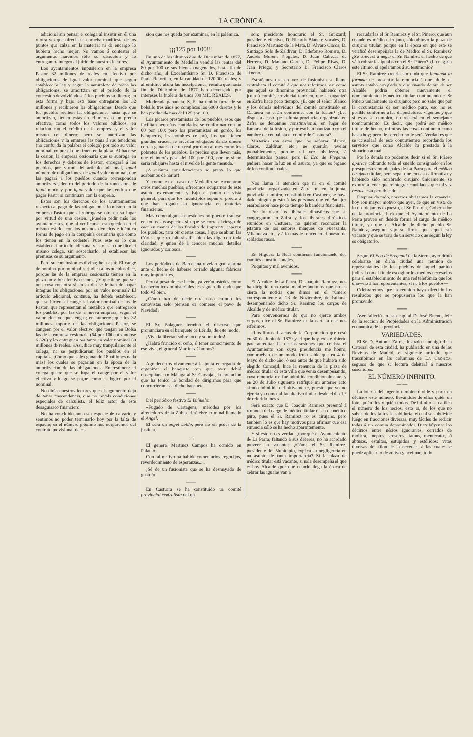LA CRÓNICA.
adicional sin pensar el colega al insistir en él una y otra vez que ofrecia una prueba manifiesta de los puntos que calza en la materia: ni de encargo lo hubiera hecho mejor. No vamos á contestar el argumento, haremos sólo su diseccion y lo entregamos íntegro al juicio de nuestros lectores.
Los ayuntamientos impusieron en la empresa Pastor 32 millones de reales en efectivo por obligaciones de igual valor nominal, que segun establece la ley y segun la naturaleza de todas las obligaciones, se amortizan en el período de la concesion devolviéndose á los pueblos su dinero; en esta forma y bajo esta base entregaron los 32 millones y recibieron las obligaciones. Desde que los pueblos reciben las obligaciones hasta que se amortizan, tienen estas en el mercado un precio efectivo, como todos los valores públicos, en relacion con el crédito de la empresa y el valor mismo del dinero; pero se amortizan las obligaciones y la empresa las paga á sus tenedores (no confunda la palabra el colega) por todo su valor nominal, no por el que tienen en la plaza. Al hacerse la cesion, la empresa cesionaría que se subroga en los derechos y deberes de Pastor, entregará á los pueblos, por virtud del artículo adicional, igual número de obligaciones, de igual valor nominal, que las pagará á los pueblos cuando correspondan amortizarse, dentro del período de la concesion, de igual modo y por igual valor que las tendria que pagar Pastor si continuara con la empresa.
Estos son los derechos de los ayuntamientos respecto al pago de las obligaciones lo mismo en la empresa Pastor que al subrogarse otra en su lugar por virtud de una cesion. ¿Pueden pedir más los ayuntamientos, que al verificarse, esta queden en el mismo estado, con los mismos derechos é idéntica forma de pago en la compañía cesionaria que como los tienen en la cedente? Pues esto es lo que establece el artículo adicional y esto es lo que dice el mismo colega, sin sospecharlo, al establecer las premisas de su argumento.
Pero su conclusion es divina; hela aquí: El cange de nominal por nominal perjudica á los pueblos dice, porque las de la empresa cesionaria tienen en la plaza un valor efectivo menos. ¿Y que tiene que ver una cosa con otra si en su dia se le han de pagar íntegras las obligaciones por su valor nominal? El artículo adicional, continua, ha debido establecer, que se hiciera el cange del valor nominal de las de Pastor, que representan el metálico que entregaron los pueblos, por las de la nueva empresa, segun el valor efectivo que tengan; en números; que los 32 millones importe de las obligaciones Pastor, se cangeen por el valor efectivo que tengan en Bolsa las de la empresa cesionaria (64 por 100 cotizandose á 320) y les entreguen por tanto en valor nominal 50 millones de reales. «Asi, dice muy tranquilamente el colega, no se perjudicarian los pueblos en el capital». ¡Cómo que salen ganando 18 millones nada más! los cuales se pagarian en la época de la amortizacion de las obligaciones. En resúmen: el colega quiere que se haga el cange por el valor efectivo y luego se pague como es lógico por el nominal.
No dirán nuestros lectores que el argumento deja de tener trascendencia, que no revela condiciones especiales de calculista, el feliz autor de este desaguisado financiero.
No ha concluido aun esta especie de calvario y sentimos no poder terminarlo hoy por la falta de espacio; en el número próximo nos ocuparemos del contrato provisional de ce-
sion que nos queda por examinar, en la polémica.
═══
¡¡¡125 por 100!!!
En uno de los últimos dias de Diciembre de 1877, el Ayuntamiento de Medellin vendió las rentas del 80 por 100 de sus bienes enagenados, hasta fin de dicho año, al Excelentísimo Sr. D. Francisco de Paula Retortillo, en la cantidad de 120.000 reales; y al emitirse ahora las inscripciones, resulta que hasta fin de Diciembre de 1877 han devengado por intereses la friolera de unos 600 MIL REALES.
Moderada ganancia. S. E. ha tenido fuera de su bolsillo tres años no completos los 6000 duretes y le han producido mas del 125 por 100.
Los pícaros prestamistas de los pueblos, esos que facilitan pequeñas cantidades, se conforman con un 60 por 100; pero los prestamistas en gordo, los banqueros, los hombres de pró, los que tienen grandes cruces, se creerian rebajados dando dinero con la ganancia de un real por duro al mes como los pobretes de los pueblos. Es preciso que lleven más, que el interés pase del 100 por 100, porque si no seria rebajarse hasta el nivel de la gente menuda.
¡A cuántas consideraciones se presta lo que acabamos de narrar!
Y como en el caso de Medellin se encuentran otros muchos pueblos, ofrecemos ocuparnos de este asunto extensamente y bajo el punto de vista general, para que los municipios sepan el precio á que han pagado su ignorancia en materias financieras.
Mas como algunas cuestiones no pueden tratarse en todos sus aspectos sin que se corra el riesgo de caer en manos de los fiscales de imprenta, esperen los pueblos, para oir ciertas cosas, á que se abran las Córtes, que no faltará allí quien las diga con toda claridad, y quien dé á conocer muchos detalles ignorados y curiosos.
═══
Los periódicos de Barcelona revelan gran alarma ante el hecho de haberse cerrado algunas fábricas muy importantes.
Pero á pesar de ese hecho, ya verán ustedes como los periódicos ministeriales les siguen diciendo que todo vá bien.
¿Cómo han de decir otra cosa cuando los canovistas sólo piensan en comerse el pavo de Navidad?
═══
El Sr. Balaguer terminó el discurso que pronunciara en el banquete de Lérida, de este modo:
¡Viva la libertad sobre todo y sobre todos!
¿Habrá fruncido el ceño, al tener conocimiento de ese viva, el general Martinez Campos?
═══
Agradecemos vivamente á la junta encargada de organizar el banquete con que ayer debió obsequiarse en Málaga al Sr. Carvajal, la invitacion que ha tenido la bondad de dirigirnos para que concurriéramos a dicho banquete.
═══
Del periódico festivo El Buñuelo:
«Fugado de Cartagena, merodea por los alrededores de la Zubia el célebre criminal llamado el Angel.
El será un angel caido, pero no en poder de la justicia.
. ·.
El general Martinez Campos ha comido en Palacio.
Con tal motivo ha habido comentarios, regocijos, reverdecimiento de esperanzas.....
¡Sé de un fusionista que se ha desmayado de gusto!»
═══
En Castuera se ha constituido un comité provincial centralista del que
son: presidente honorario el Sr. Groizard; presidente efectivo, D. Ricardo Blanco: vocales, D. Francisco Martinez de la Mata, D. Alvaro Claros, D. Santiago Solo de Zaldivar, D. Ildefonso Romero, D. Andrés Moreno Nogales, D. Juan Cabezas de Herrera, D. Mariano García, D. Felipe Rivas, D. Juan Priego; y Secretario D. Francisco Claros Jimeno.
Estrañanos que en vez de fusionista se llame centralista el comité á que nos referimos, así como que aquel se denomine provincial, habiendo otra junta ó comité, provincial tambien, que se organizó en Zafra hace poco tiempo. ¿Es que el señor Blanco y los demás individuos del comité constituido en Castuera no están conformes con la fusion? ¿Les disgusta acaso que la Junta provincial organizada en Zafra se denomine constitucional, en lugar de llamarse de la fusion, y por eso han bautizado con el nombre de centralista el comité de Castuera?
Misterios son estos que los señores Blanco, Claros, Zaldivar, etc., no querrán revelar probablemente, porque tal vez obedezca, á determinados planes; pero El Eco de Fregenal pudiera hacer la luz en el asunto, ya que es órgano de los contitucionales.
═══
Nos llama la atencion que ni en el comité provincial organizado en Zafra, ni en la junta, provincial tambien, constituida en Castuera, se haya dado ningun puesto á las personas que en Badajoz enarbolaron hace poco tiempo la bandera fusionista.
Por lo visto los liberales dinásticos que se congregaron en Zafra y los liberales dinásticos reunidos en Castuera, no quieren reconocer la jefatura de los señores marqués de Fuensanta, Villanueva etc., y á lo más le conceden el puesto de soldados rasos.
═══
En Higuera la Real continuan funcionando dos comités constitucionales.
Poquitos y mal avenidos.
═══
El Alcalde de La Parra, D. Joaquin Ramirez, nos ha dirigido una carta manifestándonos que no es cierta la noticia que dimos en el número correspondiente al 23 de Noviembre, de hallarse desempeñando dicho Sr. Ramirez los cargos de Alcalde y de médico titular.
Para convencernos de que no ejerce ambos cargos, dice el Sr. Ramirez en la carta a que nos referimos.
«Los libros de actas de la Corporacion que cesó en 30 de Junio de 1879 y el que hoy existe abierto para acreditar las de las sesiones que celebra el Ayuntamiento con cuya presidencia me honro, comprueban de un modo irrecusable que en 4 de Mayo de dicho año, ó sea antes de que hubiera sido elegido Concejal, hice la renuncia de la plaza de médico titular de esta villa que venia desempeñando, cuya renuncia me fué admitida condicionalmente, y en 20 de Julio siguiente ratifiqué mi anterior acto siendo admitida definitivamente, puesto que yo no ejercia ya como tal facultativo titular desde el dia 1.° de referido mes.»
Será exacto que D. Joaquin Ramirez presentó á renuncia del cargo de médico titular ó sea de médico puro, pues el Sr. Ramirez no es cirujano, pero tambien lo es que hay motivos para afirmar que esa renuncia sólo se ha hecho aparentemente.
Y si esto no es verdad, ¿por qué el Ayuntamiento de La Parra, faltando á sus deberes, no ha acordado proveer la vacante? ¿Cómo el Sr. Ramirez, presidente del Municipio, explica su negligencia en un asunto de tanta importancia? Si la plaza de médico titular está vacante, si nola desempeña el que es hoy Alcalde ¿por qué cuando llega la época de cobrar las igualas van á
recaudarlas el Sr. Ramirez y el Sr. Piñero, que aun cuando es médico cirujano, sólo obtuvo la plaza de cirujano titular, porque en la época en que esto se verificó desempeñaba la de Médico el Sr. Ramirez? ¿Se atreverá á negar el Sr. Ramirez el hecho de que vá á cobrar las igualas con el Sr. Piñero? ¿Lo negaría este último, si apelaramos á su testimonio?
El Sr. Ramirez creeria sin duda que llenando la fórmula de presentar la renuncia á que alude, el asunto estaba arreglado y que cuando dejára de ser Alcalde podria obtener nuevamente el nombramiento de médico titular, continuando el Sr Piñero únicamente de cirujano; pero no sabe que por la circunstancia de ser médico puro, eso no es posible conforme á las disposiciones vigentes y que si estas se cumplen, no recaerá en él semejante nombramiento. Es decir, que podrá ser médico titular de hecho, mientras las cosas continuen como hasta hoy; pero de derecho no le será. Verdad es que se consolará de este contratiempo recordando los servicios que como Alcalde ha prestado à la situacion actual.
Por lo demás no podemos decir si el Sr. Piñero aparece cobrando todo el sueldo consignado en los presupuestos municipales de La Parra para el médico cirujano titular, pero sepa, que en caso afirmativo y habiendo sido nombrado cirujano únicamente, se expone à tener que reintegrar cantidades que tal vez resulte está percibiendo.
Despues de todo, nosotros abrigamos la creencia, hoy con mayor motivo que ayer, de que en vista de lo que dejamos expuesto, el Sr. Pantoja, Gobernador de la provincia, hará que el Ayuntamiento de La Parra provea en debida forma el cargo de médico titular, ya que el Alcalde de dicho pueblo Sr. Ramirez, asegura bajo su firma, que aquel está vacante y que se trata de un servicio que segun la ley es obligatorio.
═══
Segun El Eco de Fregenal de la Sierra, ayer debió celebrarse en dicha ciudad una reunion de representantes de los pueblos de aquel partido judicial con el fin de escogitar los medios necesarios para el establecimiento de una red telefónica que los una—no á los representantes, si no á los pueblos—
Celebraremos que la reunion haya ofrecido los resultados que se propusieran los que la han promovido.
═══
Ayer falleció en esta capital D. José Bueno, Jefe de la seccion de Propiedades en la Administracion económica de la provincia.
VARIEDADES.
El Sr. D. Antonio Zafra, ilustrado canónigo de la Catedral de esta ciudad, ha publicado en una de las Revistas de Madrid, el siguiente artículo, que trascribimos en las columnas de La Crónica, seguros de que su lectura deleitará á nuestros suscritores.
EL NÚMERO INFINITO.
— —
La lotería del ingenio tambien divide y parte en décimos este número, llevándose de ellos quién un lote, quién dos y quién todos. De infinito se califica el número de los necios, esto es, de los que no saben, de los faltos de sabiduría, el cual se subdivide luégo en fracciones diversas, muy fáciles de reducir todas á un comun denominador. Distribúyense los décimos entre nécios ignorantes, cerrados de mollera, ineptos, groseros, fatuos, mentecatos, ó abtusos, estultos, estúpidos y estólidos: vetas diversas del filon de la necedad, á las cuales se puede aplicar lo de «olivo y aceituno, todo